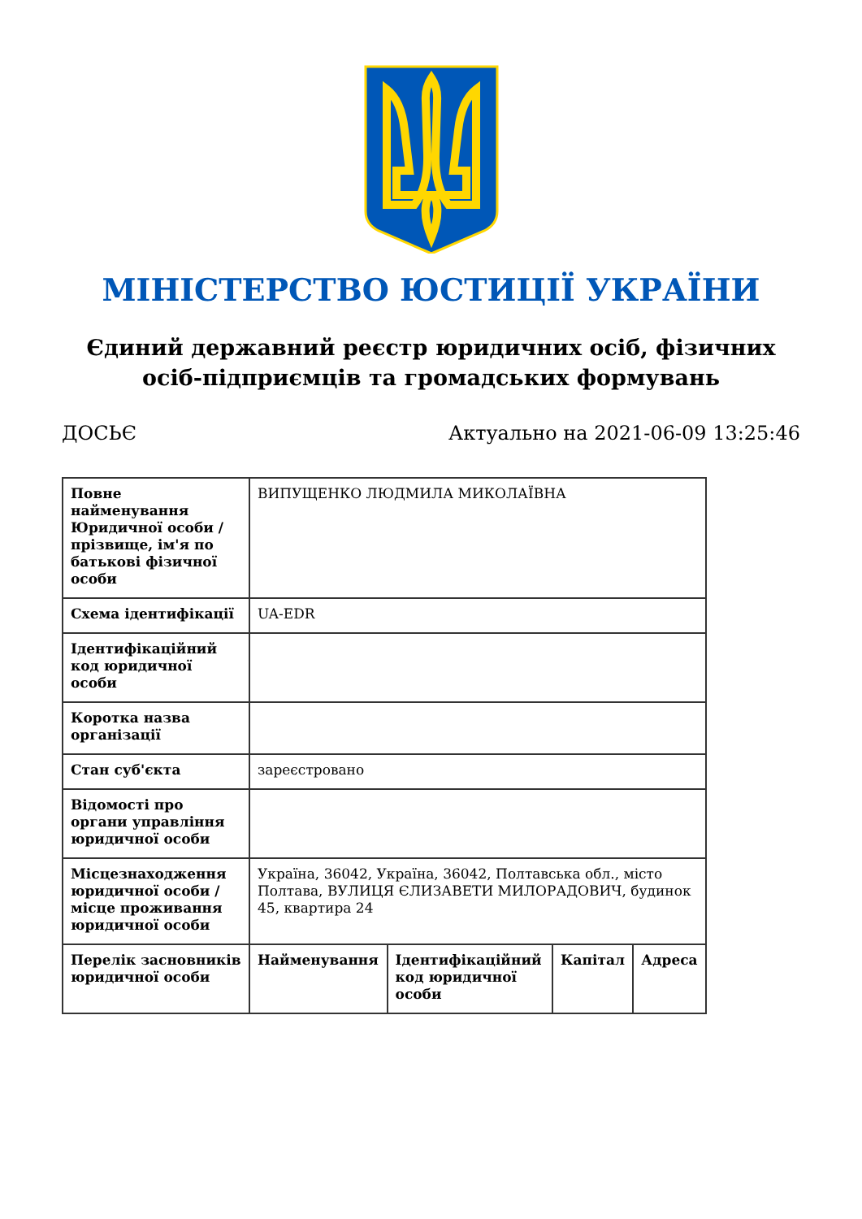МІНІСТЕРСТВО ЮСТИЦІЇ УКРАЇНИ
Єдиний державний реєстр юридичних осіб, фізичних осіб-підприємців та громадських формувань
ДОСЬЄ Актуально на 2021-06-09 13:25:46
| Повне найменування Юридичної особи / прізвище, ім'я по батькові фізичної особи | ВИПУЩЕНКО ЛЮДМИЛА МИКОЛАЇВНА | | | |
| Схема ідентифікації | UA-EDR | | | |
| Ідентифікаційний код юридичної особи | | | | |
| Коротка назва організації | | | | |
| Стан суб'єкта | зареєстровано | | | |
| Відомості про органи управління юридичної особи | | | | |
| Місцезнаходження юридичної особи / місце проживання юридичної особи | Україна, 36042, Україна, 36042, Полтавська обл., місто Полтава, ВУЛИЦЯ ЄЛИЗАВЕТИ МИЛОРАДОВИЧ, будинок 45, квартира 24 | | | |
| Перелік засновників юридичної особи | Найменування | Ідентифікаційний код юридичної особи | Капітал | Адреса |